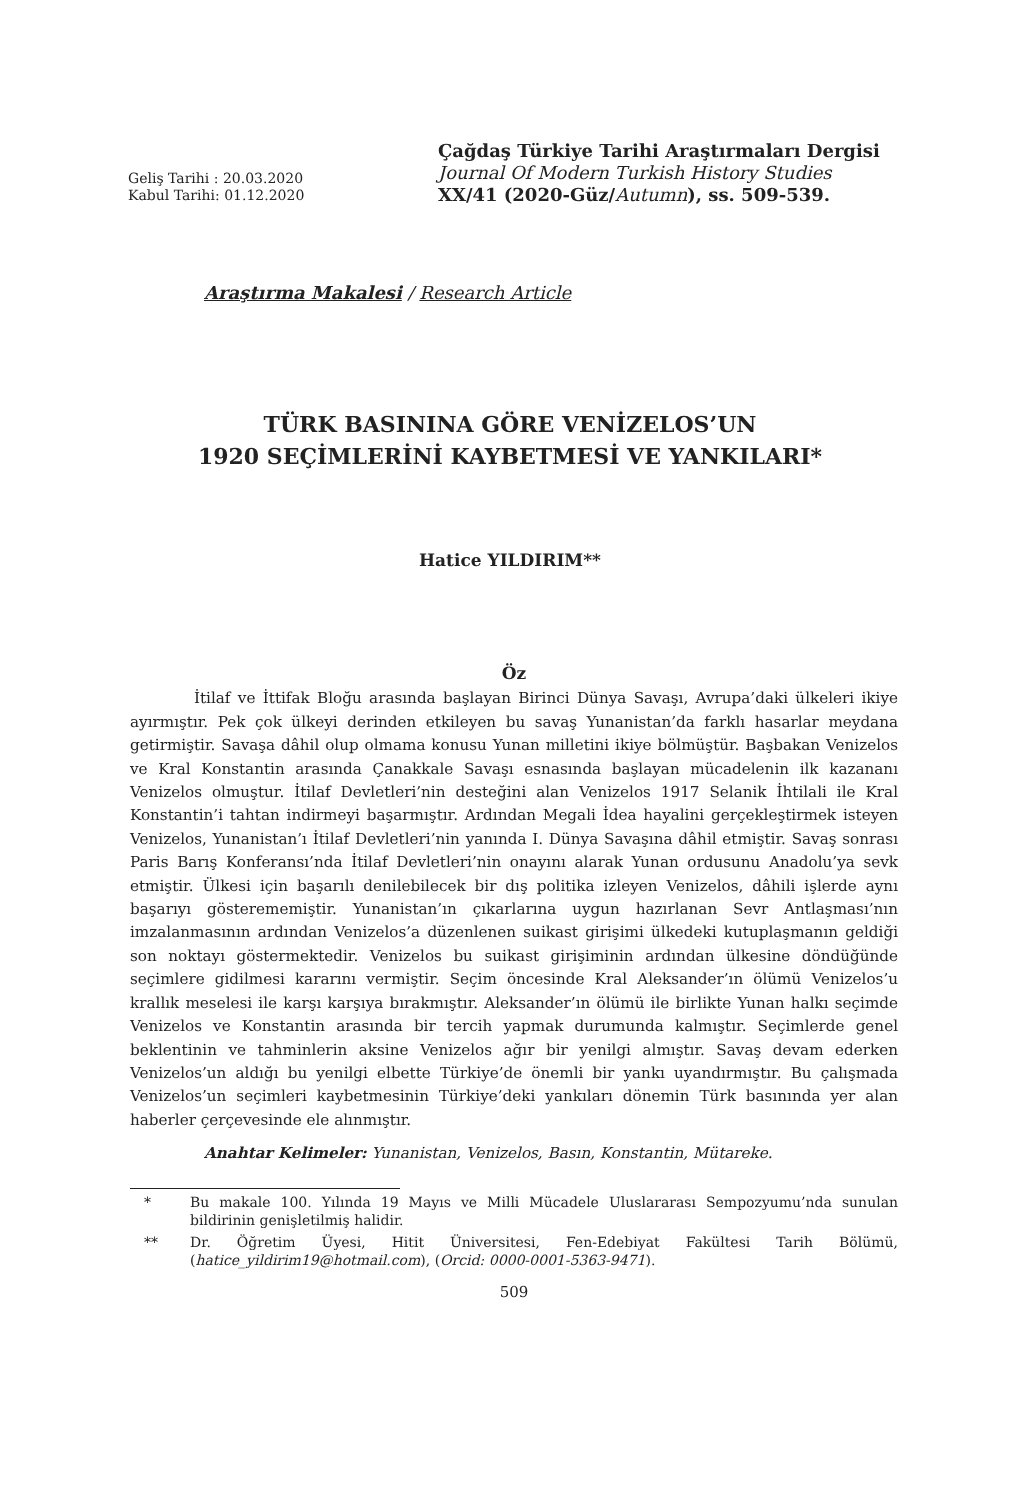Geliş Tarihi : 20.03.2020
Kabul Tarihi: 01.12.2020
Çağdaş Türkiye Tarihi Araştırmaları Dergisi
Journal Of Modern Turkish History Studies
XX/41 (2020-Güz/Autumn), ss. 509-539.
Araştırma Makalesi / Research Article
TÜRK BASININA GÖRE VENİZELOS’UN
1920 SEÇİMLERİNİ KAYBETMESİ VE YANKILARI*
Hatice YILDIRIM**
Öz
İtilaf ve İttifak Bloğu arasında başlayan Birinci Dünya Savaşı, Avrupa’daki ülkeleri ikiye ayırmıştır. Pek çok ülkeyi derinden etkileyen bu savaş Yunanistan’da farklı hasarlar meydana getirmiştir. Savaşa dâhil olup olmama konusu Yunan milletini ikiye bölmüştür. Başbakan Venizelos ve Kral Konstantin arasında Çanakkale Savaşı esnasında başlayan mücadelenin ilk kazananı Venizelos olmuştur. İtilaf Devletleri’nin desteğini alan Venizelos 1917 Selanik İhtilali ile Kral Konstantin’i tahtan indirmeyi başarmıştır. Ardından Megali İdea hayalini gerçekleştirmek isteyen Venizelos, Yunanistan’ı İtilaf Devletleri’nin yanında I. Dünya Savaşına dâhil etmiştir. Savaş sonrası Paris Barış Konferansı’nda İtilaf Devletleri’nin onayını alarak Yunan ordusunu Anadolu’ya sevk etmiştir. Ülkesi için başarılı denilebilecek bir dış politika izleyen Venizelos, dâhili işlerde aynı başarıyı gösterememiştir. Yunanistan’ın çıkarlarına uygun hazırlanan Sevr Antlaşması’nın imzalanmasının ardından Venizelos’a düzenlenen suikast girişimi ülkedeki kutuplaşmanın geldiği son noktayı göstermektedir. Venizelos bu suikast girişiminin ardından ülkesine döndüğünde seçimlere gidilmesi kararını vermiştir. Seçim öncesinde Kral Aleksander’ın ölümü Venizelos’u krallık meselesi ile karşı karşıya bırakmıştır. Aleksander’ın ölümü ile birlikte Yunan halkı seçimde Venizelos ve Konstantin arasında bir tercih yapmak durumunda kalmıştır. Seçimlerde genel beklentinin ve tahminlerin aksine Venizelos ağır bir yenilgi almıştır. Savaş devam ederken Venizelos’un aldığı bu yenilgi elbette Türkiye’de önemli bir yankı uyandırmıştır. Bu çalışmada Venizelos’un seçimleri kaybetmesinin Türkiye’deki yankıları dönemin Türk basınında yer alan haberler çerçevesinde ele alınmıştır.
Anahtar Kelimeler: Yunanistan, Venizelos, Basın, Konstantin, Mütareke.
* Bu makale 100. Yılında 19 Mayıs ve Milli Mücadele Uluslararası Sempozyumu’nda sunulan bildirinin genişletilmiş halidir.
** Dr. Öğretim Üyesi, Hitit Üniversitesi, Fen-Edebiyat Fakültesi Tarih Bölümü, (hatice_yildirim19@hotmail.com), (Orcid: 0000-0001-5363-9471).
509